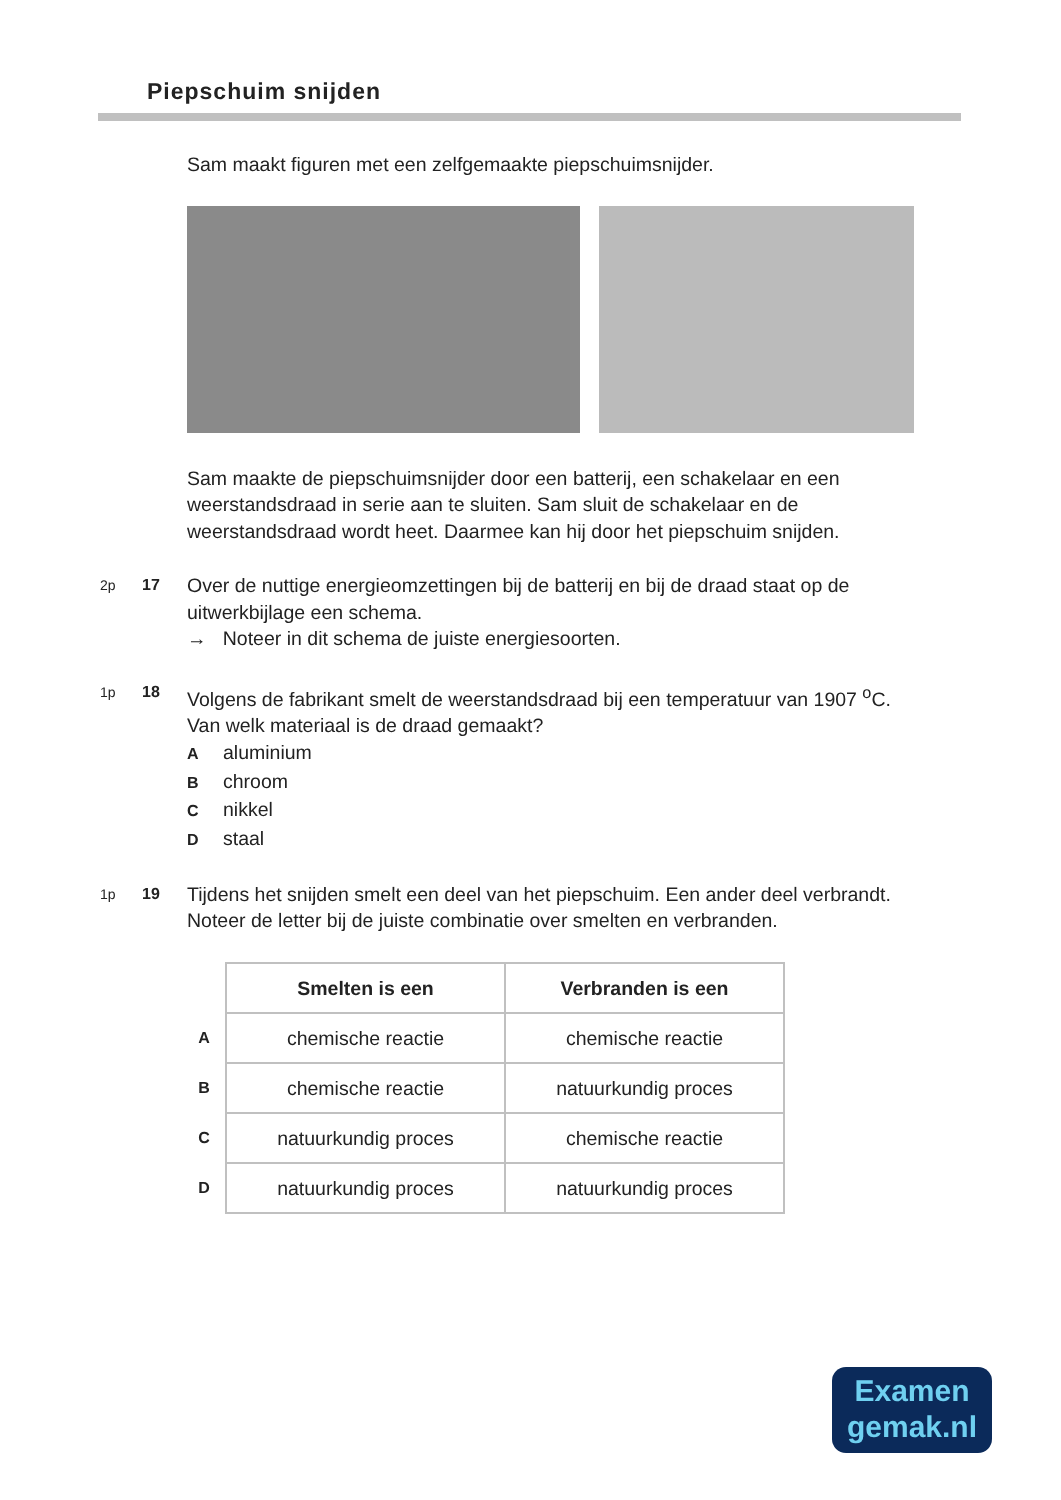Piepschuim snijden
Sam maakt figuren met een zelfgemaakte piepschuimsnijder.
Sam maakte de piepschuimsnijder door een batterij, een schakelaar en een weerstandsdraad in serie aan te sluiten. Sam sluit de schakelaar en de weerstandsdraad wordt heet. Daarmee kan hij door het piepschuim snijden.
2p 17
Over de nuttige energieomzettingen bij de batterij en bij de draad staat op de uitwerkbijlage een schema.
→ Noteer in dit schema de juiste energiesoorten.
1p 18
Volgens de fabrikant smelt de weerstandsdraad bij een temperatuur van 1907 <sup>o</sup>C.
Van welk materiaal is de draad gemaakt?
Aaluminium
Bchroom
Cnikkel
Dstaal
1p 19
Tijdens het snijden smelt een deel van het piepschuim. Een ander deel verbrandt.
Noteer de letter bij de juiste combinatie over smelten en verbranden.
| | Smelten is een | Verbranden is een |
| --- | --- | --- |
| A | chemische reactie | chemische reactie |
| B | chemische reactie | natuurkundig proces |
| C | natuurkundig proces | chemische reactie |
| D | natuurkundig proces | natuurkundig proces |
Examen
gemak.nl